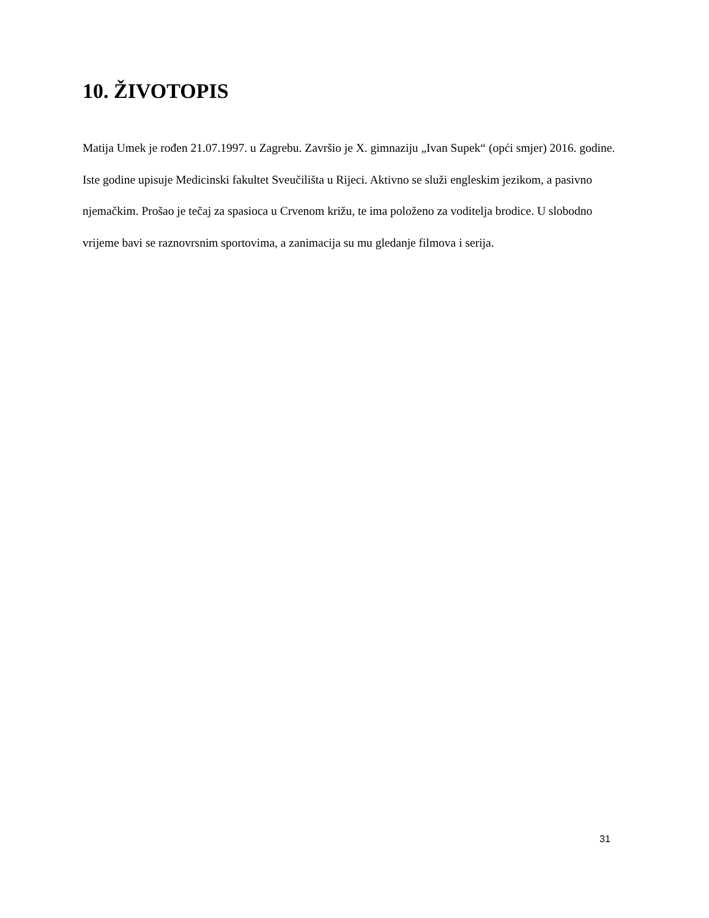10. ŽIVOTOPIS
Matija Umek je rođen 21.07.1997. u Zagrebu. Završio je X. gimnaziju „Ivan Supek“ (opći smjer) 2016. godine. Iste godine upisuje Medicinski fakultet Sveučilišta u Rijeci. Aktivno se služi engleskim jezikom, a pasivno njemačkim. Prošao je tečaj za spasioca u Crvenom križu, te ima položeno za voditelja brodice. U slobodno vrijeme bavi se raznovrsnim sportovima, a zanimacija su mu gledanje filmova i serija.
31